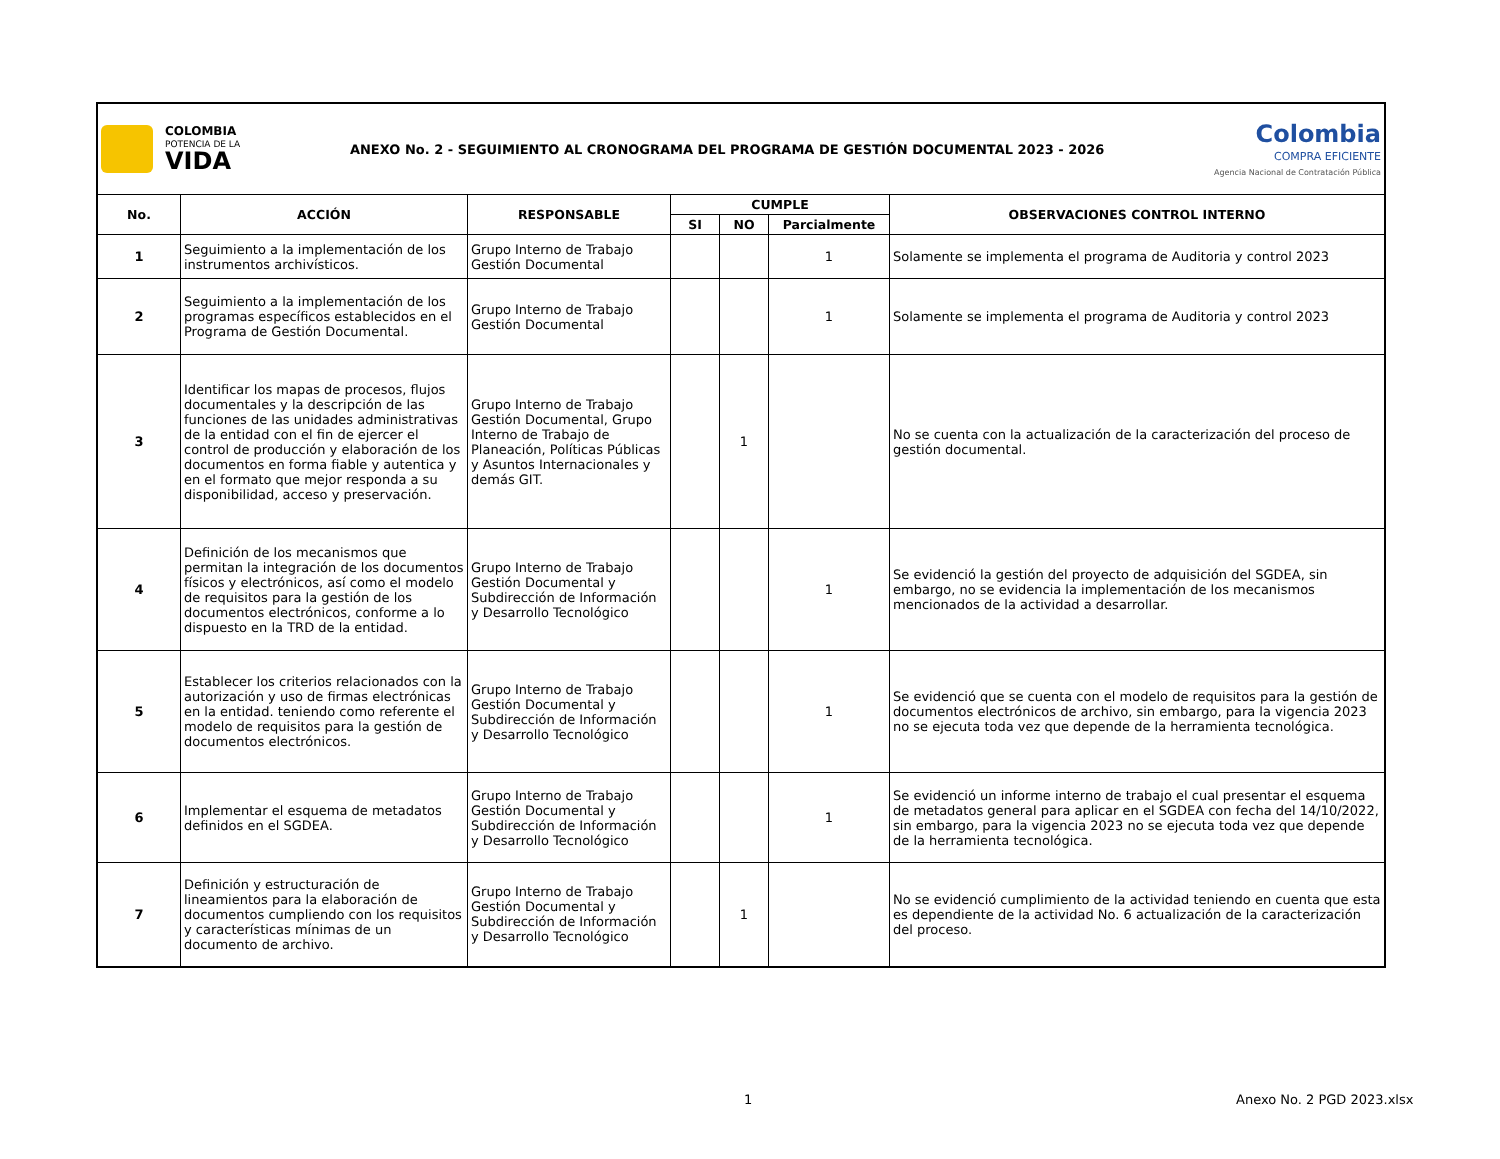| COLOMBIA POTENCIA DE LA VIDA ANEXO No. 2 - SEGUIMIENTO AL CRONOGRAMA DEL PROGRAMA DE GESTIÓN DOCUMENTAL 2023 - 2026 Colombia COMPRA EFICIENTE Agencia Nacional de Contratación Pública | | | | | | |
| No. | ACCIÓN | RESPONSABLE | CUMPLE | | | OBSERVACIONES CONTROL INTERNO |
| | | | SI | NO | Parcialmente | |
| 1 | Seguimiento a la implementación de los instrumentos archivísticos. | Grupo Interno de Trabajo Gestión Documental | | | 1 | Solamente se implementa el programa de Auditoria y control 2023 |
| 2 | Seguimiento a la implementación de los programas específicos establecidos en el Programa de Gestión Documental. | Grupo Interno de Trabajo Gestión Documental | | | 1 | Solamente se implementa el programa de Auditoria y control 2023 |
| 3 | Identificar los mapas de procesos, flujos documentales y la descripción de las funciones de las unidades administrativas de la entidad con el fin de ejercer el control de producción y elaboración de los documentos en forma fiable y autentica y en el formato que mejor responda a su disponibilidad, acceso y preservación. | Grupo Interno de Trabajo Gestión Documental, Grupo Interno de Trabajo de Planeación, Políticas Públicas y Asuntos Internacionales y demás GIT. | | 1 | | No se cuenta con la actualización de la caracterización del proceso de gestión documental. |
| 4 | Definición de los mecanismos que permitan la integración de los documentos físicos y electrónicos, así como el modelo de requisitos para la gestión de los documentos electrónicos, conforme a lo dispuesto en la TRD de la entidad. | Grupo Interno de Trabajo Gestión Documental y Subdirección de Información y Desarrollo Tecnológico | | | 1 | Se evidenció la gestión del proyecto de adquisición del SGDEA, sin embargo, no se evidencia la implementación de los mecanismos mencionados de la actividad a desarrollar. |
| 5 | Establecer los criterios relacionados con la autorización y uso de firmas electrónicas en la entidad. teniendo como referente el modelo de requisitos para la gestión de documentos electrónicos. | Grupo Interno de Trabajo Gestión Documental y Subdirección de Información y Desarrollo Tecnológico | | | 1 | Se evidenció que se cuenta con el modelo de requisitos para la gestión de documentos electrónicos de archivo, sin embargo, para la vigencia 2023 no se ejecuta toda vez que depende de la herramienta tecnológica. |
| 6 | Implementar el esquema de metadatos definidos en el SGDEA. | Grupo Interno de Trabajo Gestión Documental y Subdirección de Información y Desarrollo Tecnológico | | | 1 | Se evidenció un informe interno de trabajo el cual presentar el esquema de metadatos general para aplicar en el SGDEA con fecha del 14/10/2022, sin embargo, para la vigencia 2023 no se ejecuta toda vez que depende de la herramienta tecnológica. |
| 7 | Definición y estructuración de lineamientos para la elaboración de documentos cumpliendo con los requisitos y características mínimas de un documento de archivo. | Grupo Interno de Trabajo Gestión Documental y Subdirección de Información y Desarrollo Tecnológico | | 1 | | No se evidenció cumplimiento de la actividad teniendo en cuenta que esta es dependiente de la actividad No. 6 actualización de la caracterización del proceso. |
1 Anexo No. 2 PGD 2023.xlsx